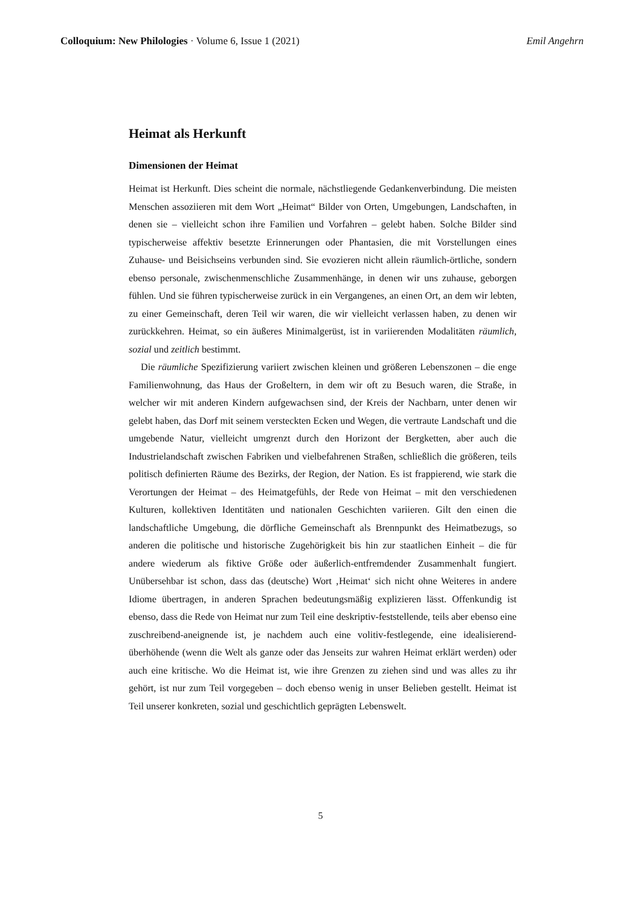Colloquium: New Philologies · Volume 6, Issue 1 (2021) Emil Angehrn
Heimat als Herkunft
Dimensionen der Heimat
Heimat ist Herkunft. Dies scheint die normale, nächstliegende Gedankenverbindung. Die meisten Menschen assoziieren mit dem Wort „Heimat“ Bilder von Orten, Umgebungen, Landschaften, in denen sie – vielleicht schon ihre Familien und Vorfahren – gelebt haben. Solche Bilder sind typischerweise affektiv besetzte Erinnerungen oder Phantasien, die mit Vorstellungen eines Zuhause- und Beisichseins verbunden sind. Sie evozieren nicht allein räumlich-örtliche, sondern ebenso personale, zwischenmenschliche Zusammenhänge, in denen wir uns zuhause, geborgen fühlen. Und sie führen typischerweise zurück in ein Vergangenes, an einen Ort, an dem wir lebten, zu einer Gemeinschaft, deren Teil wir waren, die wir vielleicht verlassen haben, zu denen wir zurückkehren. Heimat, so ein äußeres Minimalgerüst, ist in variierenden Modalitäten räumlich, sozial und zeitlich bestimmt.
Die räumliche Spezifizierung variiert zwischen kleinen und größeren Lebenszonen – die enge Familienwohnung, das Haus der Großeltern, in dem wir oft zu Besuch waren, die Straße, in welcher wir mit anderen Kindern aufgewachsen sind, der Kreis der Nachbarn, unter denen wir gelebt haben, das Dorf mit seinem versteckten Ecken und Wegen, die vertraute Landschaft und die umgebende Natur, vielleicht umgrenzt durch den Horizont der Bergketten, aber auch die Industrielandschaft zwischen Fabriken und vielbefahrenen Straßen, schließlich die größeren, teils politisch definierten Räume des Bezirks, der Region, der Nation. Es ist frappierend, wie stark die Verortungen der Heimat – des Heimatgefühls, der Rede von Heimat – mit den verschiedenen Kulturen, kollektiven Identitäten und nationalen Geschichten variieren. Gilt den einen die landschaftliche Umgebung, die dörfliche Gemeinschaft als Brennpunkt des Heimatbezugs, so anderen die politische und historische Zugehörigkeit bis hin zur staatlichen Einheit – die für andere wiederum als fiktive Größe oder äußerlich-entfremdender Zusammenhalt fungiert. Unübersehbar ist schon, dass das (deutsche) Wort ‚Heimat‘ sich nicht ohne Weiteres in andere Idiome übertragen, in anderen Sprachen bedeutungsmäßig explizieren lässt. Offenkundig ist ebenso, dass die Rede von Heimat nur zum Teil eine deskriptiv-feststellende, teils aber ebenso eine zuschreibend-aneignende ist, je nachdem auch eine volitiv-festlegende, eine idealisierend-überhöhende (wenn die Welt als ganze oder das Jenseits zur wahren Heimat erklärt werden) oder auch eine kritische. Wo die Heimat ist, wie ihre Grenzen zu ziehen sind und was alles zu ihr gehört, ist nur zum Teil vorgegeben – doch ebenso wenig in unser Belieben gestellt. Heimat ist Teil unserer konkreten, sozial und geschichtlich geprägten Lebenswelt.
5